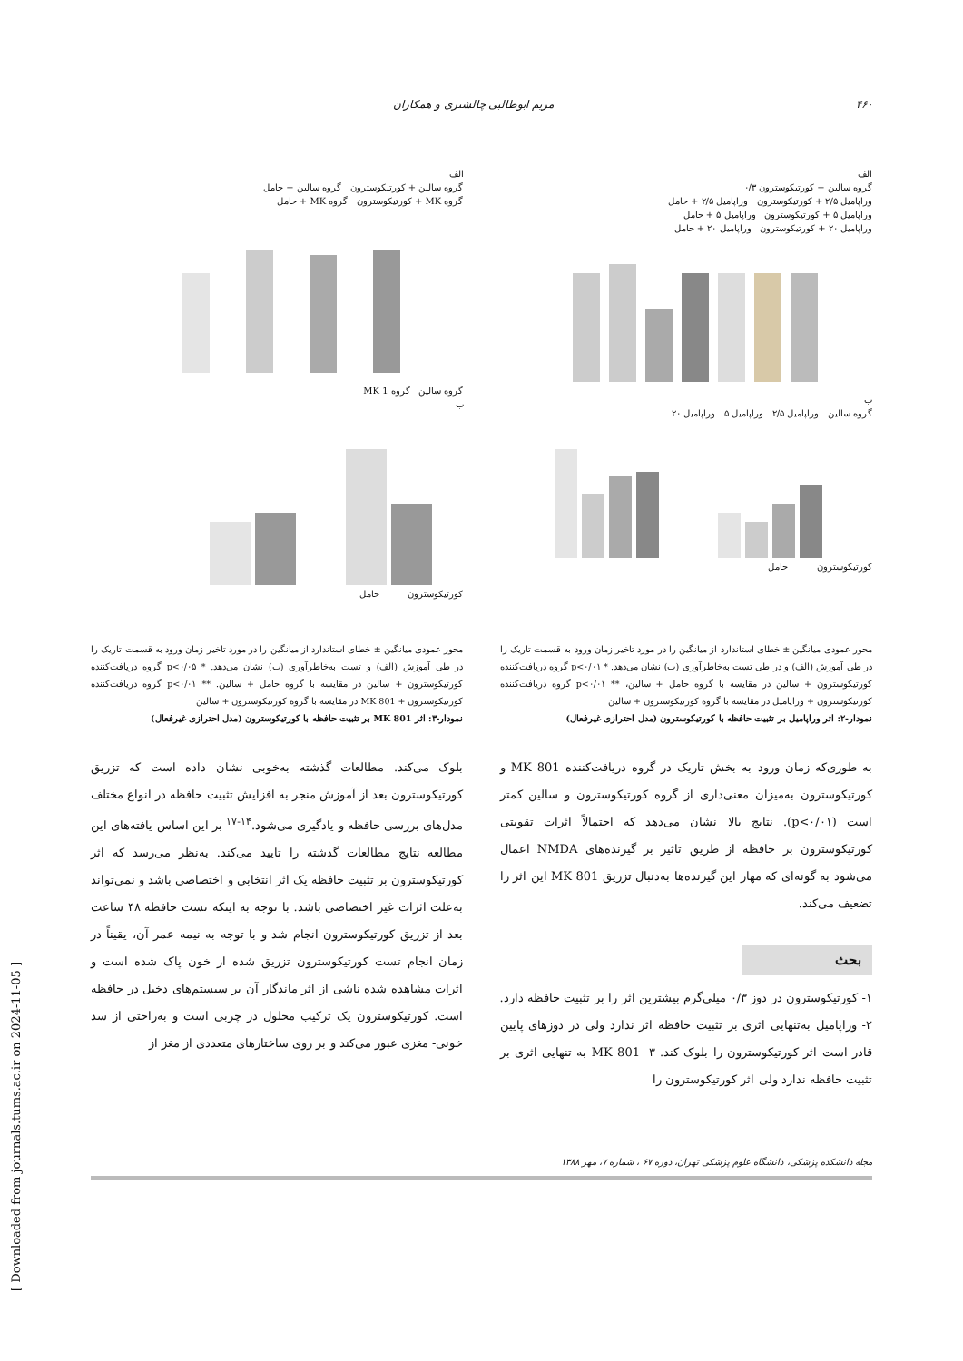۴۶۰ مریم ابوطالبی چالشتری و همکاران
الف
گروه سالین + کورتیکوسترون ۰/۳
وراپامیل ۲/۵ + کورتیکوسترون وراپامیل ۲/۵ + حامل
وراپامیل ۵ + کورتیکوسترون وراپامیل ۵ + حامل
وراپامیل ۲۰ + کورتیکوسترون وراپامیل ۲۰ + حامل
ب
گروه سالین وراپامیل ۲/۵ وراپامیل ۵ وراپامیل ۲۰
کورتیکوسترون حامل
محور عمودی میانگین ± خطای استاندارد از میانگین را در مورد تاخیر زمان ورود به قسمت تاریک را در طی آموزش (الف) و در طی تست به‌خاطرآوری (ب) نشان می‌دهد. * p<۰/۰۱ گروه دریافت‌کننده کورتیکوسترون + سالین در مقایسه با گروه حامل + سالین، ** p<۰/۰۱ گروه دریافت‌کننده کورتیکوسترون + وراپامیل در مقایسه با گروه کورتیکوسترون + سالین
نمودار-۲: اثر وراپامیل بر تثبیت حافظه با کورتیکوسترون (مدل احترازی غیرفعال)
به طوری‌که زمان ورود به بخش تاریک در گروه دریافت‌کننده MK 801 و کورتیکوسترون به‌میزان معنی‌داری از گروه کورتیکوسترون و سالین کمتر است (p<۰/۰۱). نتایج بالا نشان می‌دهد که احتمالاً اثرات تقویتی کورتیکوسترون بر حافظه از طریق تاثیر بر گیرنده‌های NMDA اعمال می‌شود به گونه‌ای که مهار این گیرنده‌ها به‌دنبال تزریق MK 801 این اثر را تضعیف می‌کند.
بحث
۱- کورتیکوسترون در دوز ۰/۳ میلی‌گرم بیشترین اثر را بر تثبیت حافظه دارد. ۲- وراپامیل به‌تنهایی اثری بر تثبیت حافظه اثر ندارد ولی در دوزهای پایین قادر است اثر کورتیکوسترون را بلوک کند. ۳- MK 801 به تنهایی اثری بر تثبیت حافظه ندارد ولی اثر کورتیکوسترون را
الف
گروه سالین + کورتیکوسترون گروه سالین + حامل
گروه MK + کورتیکوسترون گروه MK + حامل
گروه سالین گروه MK 1
ب
کورتیکوسترون حامل
محور عمودی میانگین ± خطای استاندارد از میانگین را در مورد تاخیر زمان ورود به قسمت تاریک را در طی آموزش (الف) و تست به‌خاطرآوری (ب) نشان می‌دهد. * p<۰/۰۵ گروه دریافت‌کننده کورتیکوسترون + سالین در مقایسه با گروه حامل + سالین. ** p<۰/۰۱ گروه دریافت‌کننده کورتیکوسترون + MK 801 در مقایسه با گروه کورتیکوسترون + سالین
نمودار-۳: اثر MK 801 بر تثبیت حافظه با کورتیکوسترون (مدل احترازی غیرفعال)
بلوک می‌کند. مطالعات گذشته به‌خوبی نشان داده است که تزریق کورتیکوسترون بعد از آموزش منجر به افزایش تثبیت حافظه در انواع مختلف مدل‌های بررسی حافظه و یادگیری می‌شود.<sup>۱۴-۱۷</sup> بر این اساس یافته‌های این مطالعه نتایج مطالعات گذشته را تایید می‌کند. به‌نظر می‌رسد که اثر کورتیکوسترون بر تثبیت حافظه یک اثر انتخابی و اختصاصی باشد و نمی‌تواند به‌علت اثرات غیر اختصاصی باشد. با توجه به اینکه تست حافظه ۴۸ ساعت بعد از تزریق کورتیکوسترون انجام شد و با توجه به نیمه عمر آن، یقیناً در زمان انجام تست کورتیکوسترون تزریق شده از خون پاک شده است و اثرات مشاهده شده ناشی از اثر ماندگار آن بر سیستم‌های دخیل در حافظه است. کورتیکوسترون یک ترکیب محلول در چربی است و به‌راحتی از سد خونی- مغزی عبور می‌کند و بر روی ساختارهای متعددی از مغز از
مجله دانشکده پزشکی، دانشگاه علوم پزشکی تهران، دوره ۶۷ ، شماره ۷، مهر ۱۳۸۸
[ Downloaded from journals.tums.ac.ir on 2024-11-05 ]